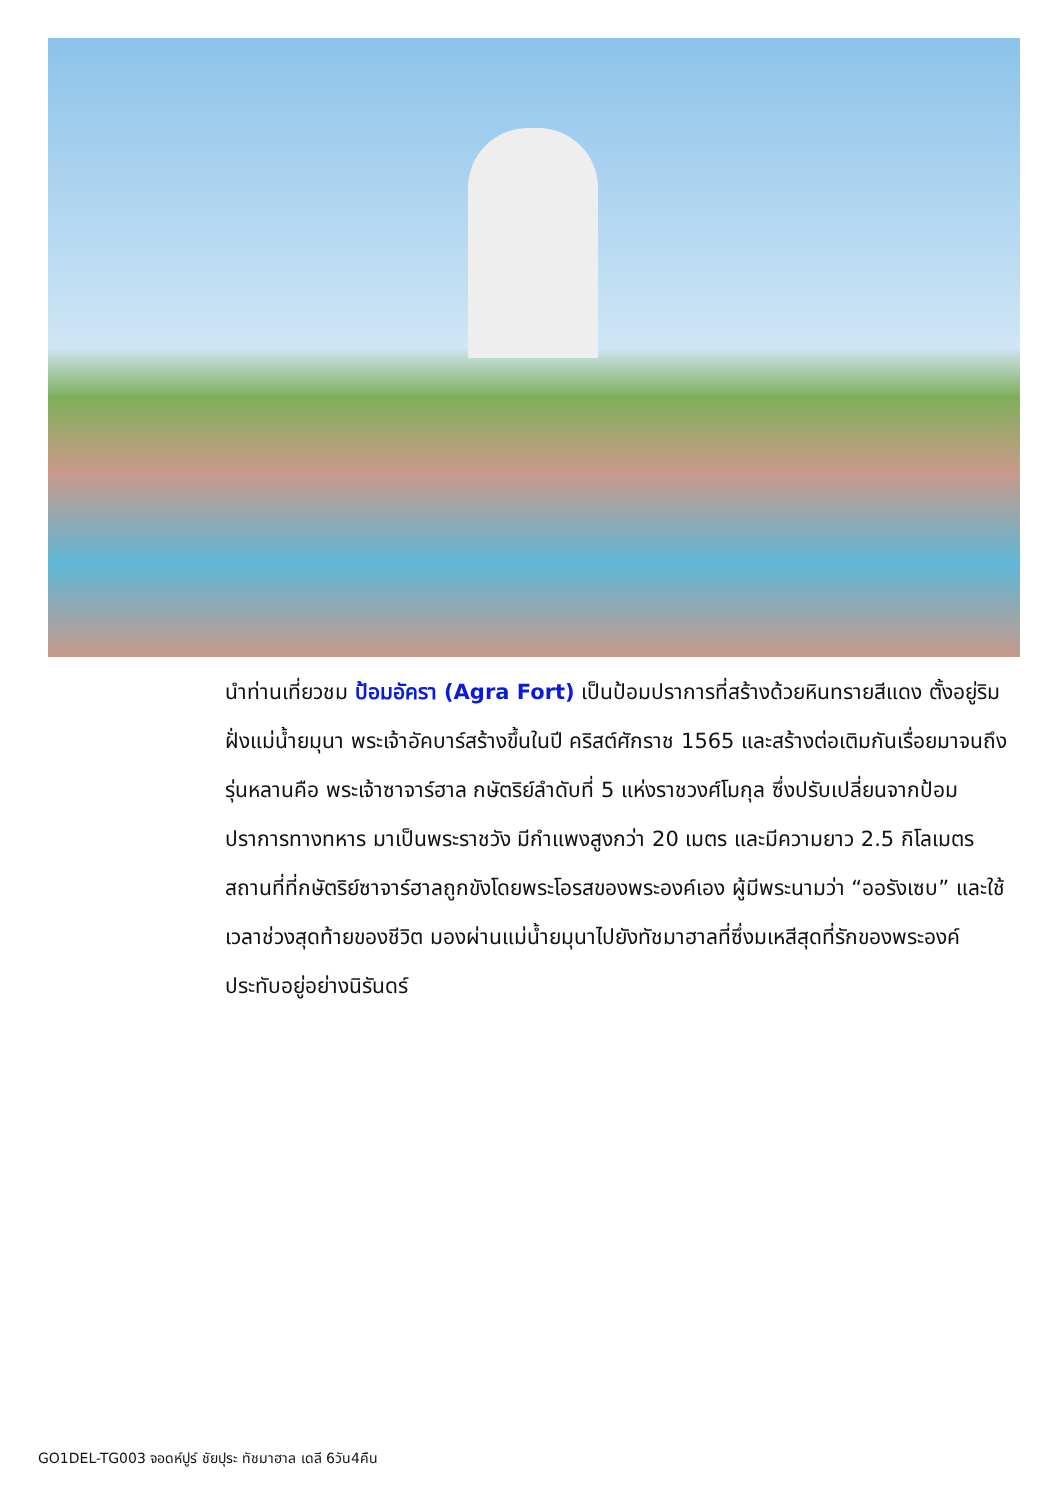นำท่านเที่ยวชม ป้อมอัครา (Agra Fort) เป็นป้อมปราการที่สร้างด้วยหินทรายสีแดง ตั้งอยู่ริมฝั่งแม่น้ำยมุนา พระเจ้าอัคบาร์สร้างขึ้นในปี คริสต์ศักราช 1565 และสร้างต่อเติมกันเรื่อยมาจนถึงรุ่นหลานคือ พระเจ้าซาจาร์ฮาล กษัตริย์ลำดับที่ 5 แห่งราชวงศ์โมกุล ซึ่งปรับเปลี่ยนจากป้อมปราการทางทหาร มาเป็นพระราชวัง มีกำแพงสูงกว่า 20 เมตร และมีความยาว 2.5 กิโลเมตร สถานที่ที่กษัตริย์ซาจาร์ฮาลถูกขังโดยพระโอรสของพระองค์เอง ผู้มีพระนามว่า “ออรังเซบ” และใช้เวลาช่วงสุดท้ายของชีวิต มองผ่านแม่น้ำยมุนาไปยังทัชมาฮาลที่ซึ่งมเหสีสุดที่รักของพระองค์ประทับอยู่อย่างนิรันดร์
GO1DEL-TG003 จอดห์ปูร์ ชัยปุระ ทัชมาฮาล เดลี 6วัน4คืน